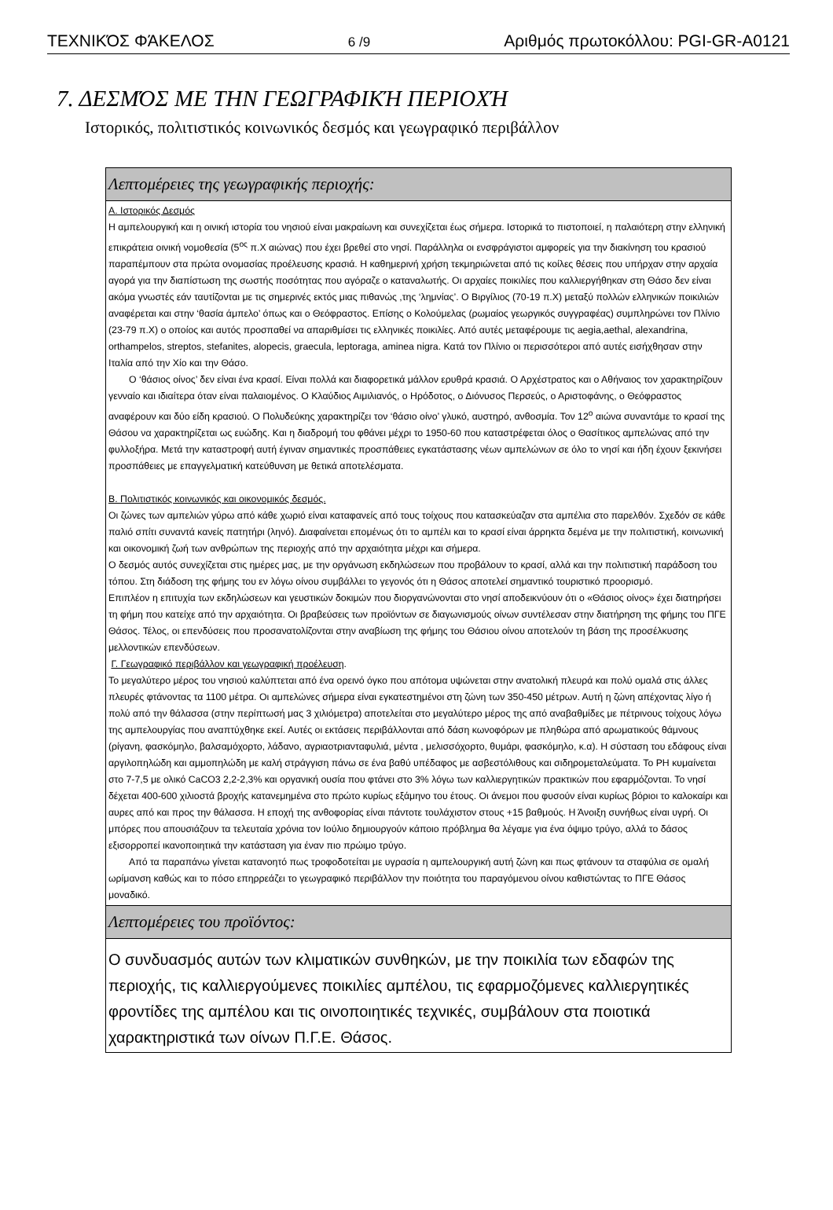ΤΕΧΝΙΚΌΣ ΦΆΚΕΛΟΣ 6 /9 Αριθμός πρωτοκόλλου: PGI-GR-A0121
7. ΔΕΣΜΌΣ ΜΕ ΤΗΝ ΓΕΩΓΡΑΦΙΚΉ ΠΕΡΙΟΧΉ
Ιστορικός, πολιτιστικός κοινωνικός δεσμός και γεωγραφικό περιβάλλον
| Λεπτομέρειες της γεωγραφικής περιοχής: |
| Α. Ιστορικός Δεσμός Η αμπελουργική και η οινική ιστορία του νησιού είναι μακραίωνη και συνεχίζεται έως σήμερα. Ιστορικά το πιστοποιεί, η παλαιότερη στην ελληνική επικράτεια οινική νομοθεσία (5<sup>ος</sup> π.Χ αιώνας) που έχει βρεθεί στο νησί. Παράλληλα οι ενσφράγιστοι αμφορείς για την διακίνηση του κρασιού παραπέμπουν στα πρώτα ονομασίας προέλευσης κρασιά. Η καθημερινή χρήση τεκμηριώνεται από τις κοίλες θέσεις που υπήρχαν στην αρχαία αγορά για την διαπίστωση της σωστής ποσότητας που αγόραζε ο καταναλωτής. Οι αρχαίες ποικιλίες που καλλιεργήθηκαν στη Θάσο δεν είναι ακόμα γνωστές εάν ταυτίζονται με τις σημερινές εκτός μιας πιθανώς ,της ‘λημνίας’. Ο Βιργίλιος (70-19 π.Χ) μεταξύ πολλών ελληνικών ποικιλιών αναφέρεται και στην ‘θασία άμπελο’ όπως και ο Θεόφραστος. Επίσης ο Κολούμελας (ρωμαίος γεωργικός συγγραφέας) συμπληρώνει τον Πλίνιο (23-79 π.Χ) ο οποίος και αυτός προσπαθεί να απαριθμίσει τις ελληνικές ποικιλίες. Από αυτές μεταφέρουμε τις aegia,aethal, alexandrina, orthampelos, streptos, stefanites, alopecis, graecula, leptoraga, aminea nigra. Κατά τον Πλίνιο οι περισσότεροι από αυτές εισήχθησαν στην Ιταλία από την Χίο και την Θάσο. Ο ‘θάσιος οίνος’ δεν είναι ένα κρασί. Είναι πολλά και διαφορετικά μάλλον ερυθρά κρασιά. Ο Αρχέστρατος και ο Αθήναιος τον χαρακτηρίζουν γενναίο και ιδιαίτερα όταν είναι παλαιομένος. Ο Κλαύδιος Αιμιλιανός, ο Ηρόδοτος, ο Διόνυσος Περσεύς, ο Αριστοφάνης, ο Θεόφραστος αναφέρουν και δύο είδη κρασιού. Ο Πολυδεύκης χαρακτηρίζει τον ‘θάσιο οίνο’ γλυκό, αυστηρό, ανθοσμία. Τον 12<sup>ο</sup> αιώνα συναντάμε το κρασί της Θάσου να χαρακτηρίζεται ως ευώδης. Και η διαδρομή του φθάνει μέχρι το 1950-60 που καταστρέφεται όλος ο Θασίτικος αμπελώνας από την φυλλοξήρα. Μετά την καταστροφή αυτή έγιναν σημαντικές προσπάθειες εγκατάστασης νέων αμπελώνων σε όλο το νησί και ήδη έχουν ξεκινήσει προσπάθειες με επαγγελματική κατεύθυνση με θετικά αποτελέσματα. Β. Πολιτιστικός κοινωνικός και οικονομικός δεσμός. Οι ζώνες των αμπελιών γύρω από κάθε χωριό είναι καταφανείς από τους τοίχους που κατασκεύαζαν στα αμπέλια στο παρελθόν. Σχεδόν σε κάθε παλιό σπίτι συναντά κανείς πατητήρι (ληνό). Διαφαίνεται επομένως ότι το αμπέλι και το κρασί είναι άρρηκτα δεμένα με την πολιτιστική, κοινωνική και οικονομική ζωή των ανθρώπων της περιοχής από την αρχαιότητα μέχρι και σήμερα. Ο δεσμός αυτός συνεχίζεται στις ημέρες μας, με την οργάνωση εκδηλώσεων που προβάλουν το κρασί, αλλά και την πολιτιστική παράδοση του τόπου. Στη διάδοση της φήμης του εν λόγω οίνου συμβάλλει το γεγονός ότι η Θάσος αποτελεί σημαντικό τουριστικό προορισμό. Επιπλέον η επιτυχία των εκδηλώσεων και γευστικών δοκιμών που διοργανώνονται στο νησί αποδεικνύουν ότι ο «Θάσιος οίνος» έχει διατηρήσει τη φήμη που κατείχε από την αρχαιότητα. Οι βραβεύσεις των προϊόντων σε διαγωνισμούς οίνων συντέλεσαν στην διατήρηση της φήμης του ΠΓΕ Θάσος. Τέλος, οι επενδύσεις που προσανατολίζονται στην αναβίωση της φήμης του Θάσιου οίνου αποτελούν τη βάση της προσέλκυσης μελλοντικών επενδύσεων. Γ. Γεωγραφικό περιβάλλον και γεωγραφική προέλευση . Το μεγαλύτερο μέρος του νησιού καλύπτεται από ένα ορεινό όγκο που απότομα υψώνεται στην ανατολική πλευρά και πολύ ομαλά στις άλλες πλευρές φτάνοντας τα 1100 μέτρα. Οι αμπελώνες σήμερα είναι εγκατεστημένοι στη ζώνη των 350-450 μέτρων. Αυτή η ζώνη απέχοντας λίγο ή πολύ από την θάλασσα (στην περίπτωσή μας 3 χιλιόμετρα) αποτελείται στο μεγαλύτερο μέρος της από αναβαθμίδες με πέτρινους τοίχους λόγω της αμπελουργίας που αναπτύχθηκε εκεί. Αυτές οι εκτάσεις περιβάλλονται από δάση κωνοφόρων με πληθώρα από αρωματικούς θάμνους (ρίγανη, φασκόμηλο, βαλσαμόχορτο, λάδανο, αγριαοτριανταφυλιά, μέντα , μελισσόχορτο, θυμάρι, φασκόμηλο, κ.α). Η σύσταση του εδάφους είναι αργιλοπηλώδη και αμμοπηλώδη με καλή στράγγιση πάνω σε ένα βαθύ υπέδαφος με ασβεστόλιθους και σιδηρομεταλεύματα. Το PH κυμαίνεται στο 7-7,5 με ολικό CaCO3 2,2-2,3% και οργανική ουσία που φτάνει στο 3% λόγω των καλλιεργητικών πρακτικών που εφαρμόζονται. Το νησί δέχεται 400-600 χιλιοστά βροχής κατανεμημένα στο πρώτο κυρίως εξάμηνο του έτους. Οι άνεμοι που φυσούν είναι κυρίως βόριοι το καλοκαίρι και αυρες από και προς την θάλασσα. Η εποχή της ανθοφορίας είναι πάντοτε τουλάχιστον στους +15 βαθμούς. Η Άνοιξη συνήθως είναι υγρή. Οι μπόρες που απουσιάζουν τα τελευταία χρόνια τον Ιούλιο δημιουργούν κάποιο πρόβλημα θα λέγαμε για ένα όψιμο τρύγο, αλλά το δάσος εξισορροπεί ικανοποιητικά την κατάσταση για έναν πιο πρώιμο τρύγο. Από τα παραπάνω γίνεται κατανοητό πως τροφοδοτείται με υγρασία η αμπελουργική αυτή ζώνη και πως φτάνουν τα σταφύλια σε ομαλή ωρίμανση καθώς και το πόσο επηρρεάζει το γεωγραφικό περιβάλλον την ποιότητα του παραγόμενου οίνου καθιστώντας το ΠΓΕ Θάσος μοναδικό. |
| Λεπτομέρειες του προϊόντος: |
| Ο συνδυασμός αυτών των κλιματικών συνθηκών, με την ποικιλία των εδαφών της περιοχής, τις καλλιεργούμενες ποικιλίες αμπέλου, τις εφαρμοζόμενες καλλιεργητικές φροντίδες της αμπέλου και τις οινοποιητικές τεχνικές, συμβάλουν στα ποιοτικά χαρακτηριστικά των οίνων Π.Γ.Ε. Θάσος. |